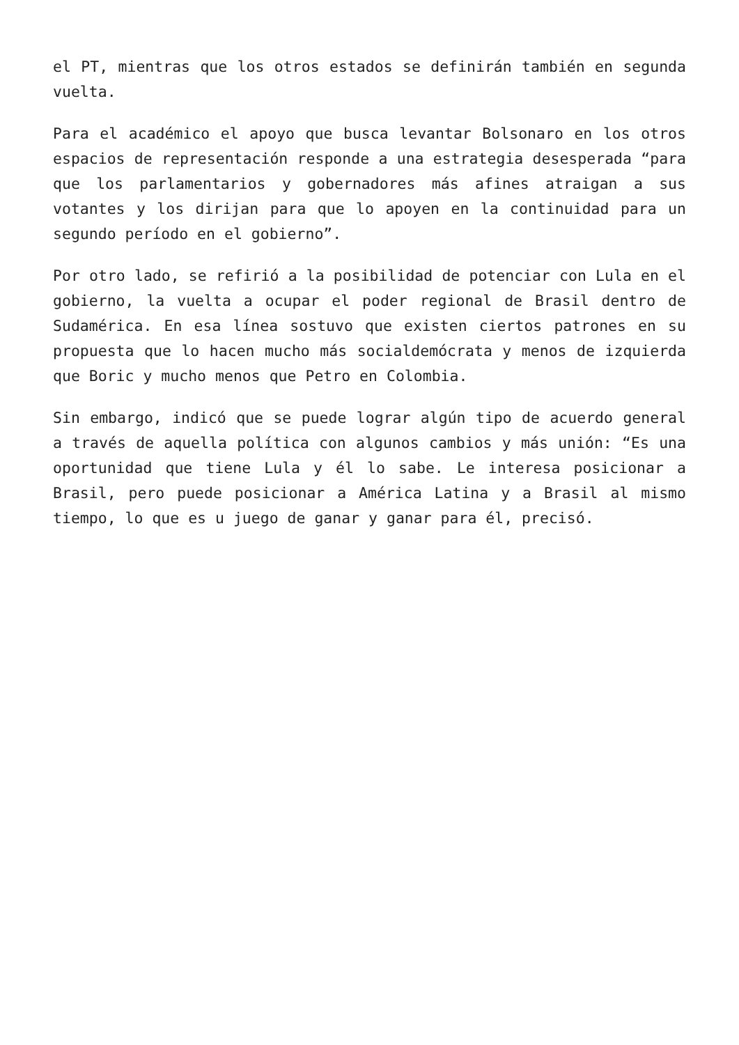el PT, mientras que los otros estados se definirán también en segunda vuelta.
Para el académico el apoyo que busca levantar Bolsonaro en los otros espacios de representación responde a una estrategia desesperada “para que los parlamentarios y gobernadores más afines atraigan a sus votantes y los dirijan para que lo apoyen en la continuidad para un segundo período en el gobierno”.
Por otro lado, se refirió a la posibilidad de potenciar con Lula en el gobierno, la vuelta a ocupar el poder regional de Brasil dentro de Sudamérica. En esa línea sostuvo que existen ciertos patrones en su propuesta que lo hacen mucho más socialdemócrata y menos de izquierda que Boric y mucho menos que Petro en Colombia.
Sin embargo, indicó que se puede lograr algún tipo de acuerdo general a través de aquella política con algunos cambios y más unión: “Es una oportunidad que tiene Lula y él lo sabe. Le interesa posicionar a Brasil, pero puede posicionar a América Latina y a Brasil al mismo tiempo, lo que es u juego de ganar y ganar para él, precisó.